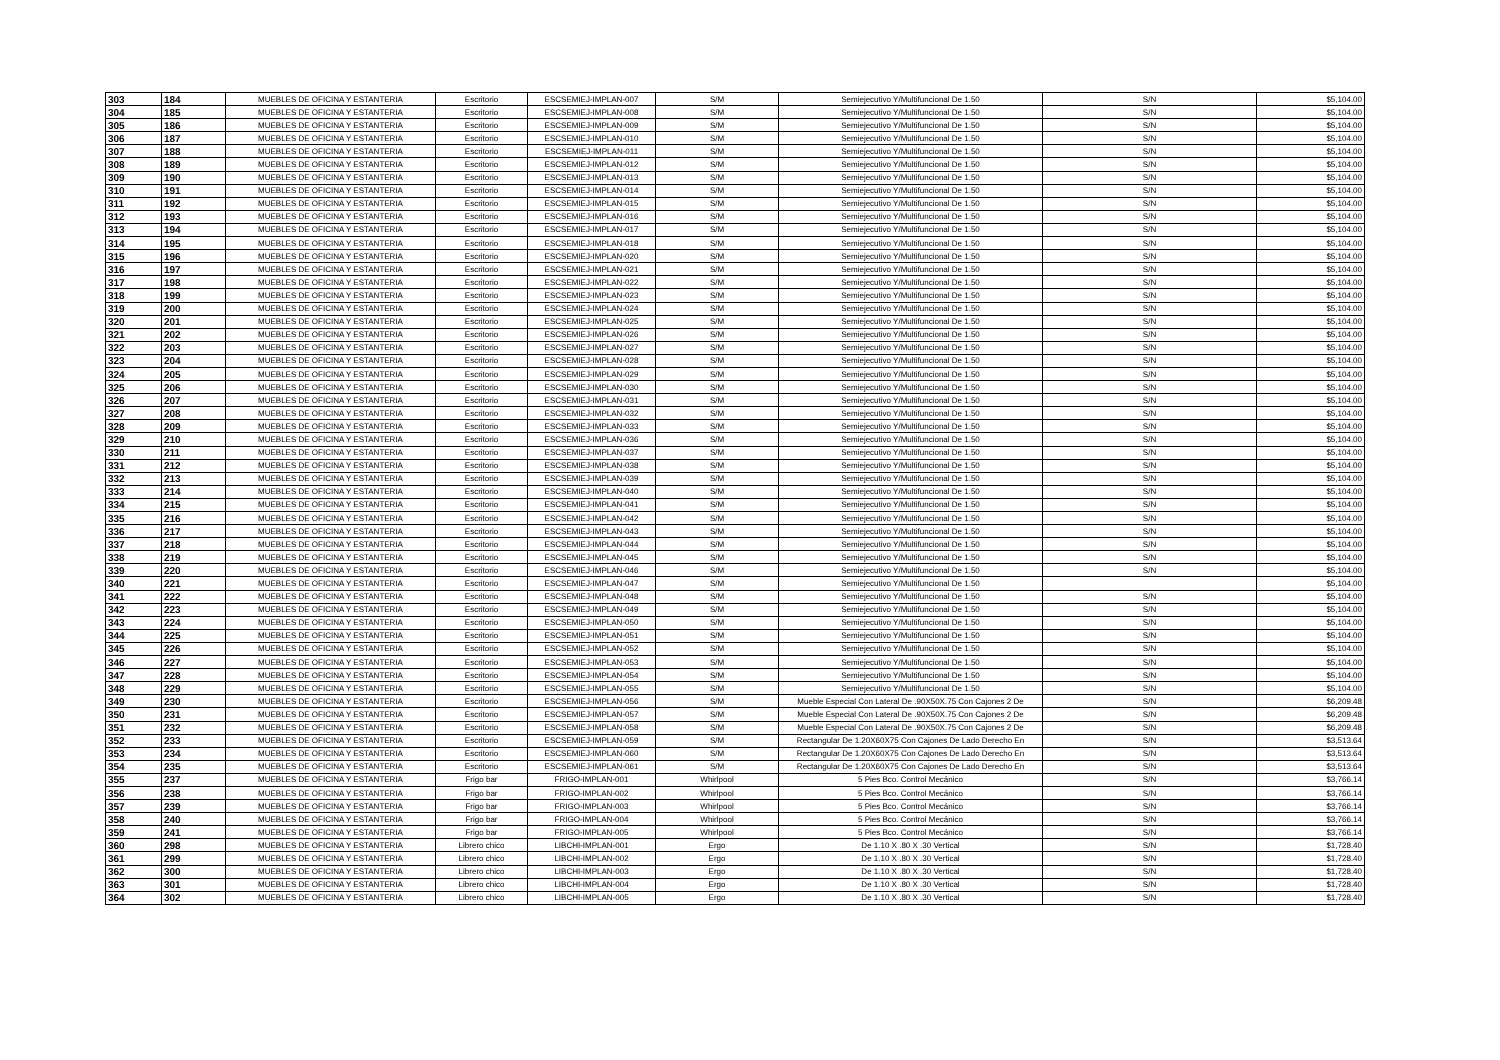| 303 | 184 | MUEBLES DE OFICINA Y ESTANTERIA | Escritorio | ESCSEMIEJ-IMPLAN-007 | S/M | Semiejecutivo Y/Multifuncional De 1.50 | S/N | $5,104.00 |
| 304 | 185 | MUEBLES DE OFICINA Y ESTANTERIA | Escritorio | ESCSEMIEJ-IMPLAN-008 | S/M | Semiejecutivo Y/Multifuncional De 1.50 | S/N | $5,104.00 |
| 305 | 186 | MUEBLES DE OFICINA Y ESTANTERIA | Escritorio | ESCSEMIEJ-IMPLAN-009 | S/M | Semiejecutivo Y/Multifuncional De 1.50 | S/N | $5,104.00 |
| 306 | 187 | MUEBLES DE OFICINA Y ESTANTERIA | Escritorio | ESCSEMIEJ-IMPLAN-010 | S/M | Semiejecutivo Y/Multifuncional De 1.50 | S/N | $5,104.00 |
| 307 | 188 | MUEBLES DE OFICINA Y ESTANTERIA | Escritorio | ESCSEMIEJ-IMPLAN-011 | S/M | Semiejecutivo Y/Multifuncional De 1.50 | S/N | $5,104.00 |
| 308 | 189 | MUEBLES DE OFICINA Y ESTANTERIA | Escritorio | ESCSEMIEJ-IMPLAN-012 | S/M | Semiejecutivo Y/Multifuncional De 1.50 | S/N | $5,104.00 |
| 309 | 190 | MUEBLES DE OFICINA Y ESTANTERIA | Escritorio | ESCSEMIEJ-IMPLAN-013 | S/M | Semiejecutivo Y/Multifuncional De 1.50 | S/N | $5,104.00 |
| 310 | 191 | MUEBLES DE OFICINA Y ESTANTERIA | Escritorio | ESCSEMIEJ-IMPLAN-014 | S/M | Semiejecutivo Y/Multifuncional De 1.50 | S/N | $5,104.00 |
| 311 | 192 | MUEBLES DE OFICINA Y ESTANTERIA | Escritorio | ESCSEMIEJ-IMPLAN-015 | S/M | Semiejecutivo Y/Multifuncional De 1.50 | S/N | $5,104.00 |
| 312 | 193 | MUEBLES DE OFICINA Y ESTANTERIA | Escritorio | ESCSEMIEJ-IMPLAN-016 | S/M | Semiejecutivo Y/Multifuncional De 1.50 | S/N | $5,104.00 |
| 313 | 194 | MUEBLES DE OFICINA Y ESTANTERIA | Escritorio | ESCSEMIEJ-IMPLAN-017 | S/M | Semiejecutivo Y/Multifuncional De 1.50 | S/N | $5,104.00 |
| 314 | 195 | MUEBLES DE OFICINA Y ESTANTERIA | Escritorio | ESCSEMIEJ-IMPLAN-018 | S/M | Semiejecutivo Y/Multifuncional De 1.50 | S/N | $5,104.00 |
| 315 | 196 | MUEBLES DE OFICINA Y ESTANTERIA | Escritorio | ESCSEMIEJ-IMPLAN-020 | S/M | Semiejecutivo Y/Multifuncional De 1.50 | S/N | $5,104.00 |
| 316 | 197 | MUEBLES DE OFICINA Y ESTANTERIA | Escritorio | ESCSEMIEJ-IMPLAN-021 | S/M | Semiejecutivo Y/Multifuncional De 1.50 | S/N | $5,104.00 |
| 317 | 198 | MUEBLES DE OFICINA Y ESTANTERIA | Escritorio | ESCSEMIEJ-IMPLAN-022 | S/M | Semiejecutivo Y/Multifuncional De 1.50 | S/N | $5,104.00 |
| 318 | 199 | MUEBLES DE OFICINA Y ESTANTERIA | Escritorio | ESCSEMIEJ-IMPLAN-023 | S/M | Semiejecutivo Y/Multifuncional De 1.50 | S/N | $5,104.00 |
| 319 | 200 | MUEBLES DE OFICINA Y ESTANTERIA | Escritorio | ESCSEMIEJ-IMPLAN-024 | S/M | Semiejecutivo Y/Multifuncional De 1.50 | S/N | $5,104.00 |
| 320 | 201 | MUEBLES DE OFICINA Y ESTANTERIA | Escritorio | ESCSEMIEJ-IMPLAN-025 | S/M | Semiejecutivo Y/Multifuncional De 1.50 | S/N | $5,104.00 |
| 321 | 202 | MUEBLES DE OFICINA Y ESTANTERIA | Escritorio | ESCSEMIEJ-IMPLAN-026 | S/M | Semiejecutivo Y/Multifuncional De 1.50 | S/N | $5,104.00 |
| 322 | 203 | MUEBLES DE OFICINA Y ESTANTERIA | Escritorio | ESCSEMIEJ-IMPLAN-027 | S/M | Semiejecutivo Y/Multifuncional De 1.50 | S/N | $5,104.00 |
| 323 | 204 | MUEBLES DE OFICINA Y ESTANTERIA | Escritorio | ESCSEMIEJ-IMPLAN-028 | S/M | Semiejecutivo Y/Multifuncional De 1.50 | S/N | $5,104.00 |
| 324 | 205 | MUEBLES DE OFICINA Y ESTANTERIA | Escritorio | ESCSEMIEJ-IMPLAN-029 | S/M | Semiejecutivo Y/Multifuncional De 1.50 | S/N | $5,104.00 |
| 325 | 206 | MUEBLES DE OFICINA Y ESTANTERIA | Escritorio | ESCSEMIEJ-IMPLAN-030 | S/M | Semiejecutivo Y/Multifuncional De 1.50 | S/N | $5,104.00 |
| 326 | 207 | MUEBLES DE OFICINA Y ESTANTERIA | Escritorio | ESCSEMIEJ-IMPLAN-031 | S/M | Semiejecutivo Y/Multifuncional De 1.50 | S/N | $5,104.00 |
| 327 | 208 | MUEBLES DE OFICINA Y ESTANTERIA | Escritorio | ESCSEMIEJ-IMPLAN-032 | S/M | Semiejecutivo Y/Multifuncional De 1.50 | S/N | $5,104.00 |
| 328 | 209 | MUEBLES DE OFICINA Y ESTANTERIA | Escritorio | ESCSEMIEJ-IMPLAN-033 | S/M | Semiejecutivo Y/Multifuncional De 1.50 | S/N | $5,104.00 |
| 329 | 210 | MUEBLES DE OFICINA Y ESTANTERIA | Escritorio | ESCSEMIEJ-IMPLAN-036 | S/M | Semiejecutivo Y/Multifuncional De 1.50 | S/N | $5,104.00 |
| 330 | 211 | MUEBLES DE OFICINA Y ESTANTERIA | Escritorio | ESCSEMIEJ-IMPLAN-037 | S/M | Semiejecutivo Y/Multifuncional De 1.50 | S/N | $5,104.00 |
| 331 | 212 | MUEBLES DE OFICINA Y ESTANTERIA | Escritorio | ESCSEMIEJ-IMPLAN-038 | S/M | Semiejecutivo Y/Multifuncional De 1.50 | S/N | $5,104.00 |
| 332 | 213 | MUEBLES DE OFICINA Y ESTANTERIA | Escritorio | ESCSEMIEJ-IMPLAN-039 | S/M | Semiejecutivo Y/Multifuncional De 1.50 | S/N | $5,104.00 |
| 333 | 214 | MUEBLES DE OFICINA Y ESTANTERIA | Escritorio | ESCSEMIEJ-IMPLAN-040 | S/M | Semiejecutivo Y/Multifuncional De 1.50 | S/N | $5,104.00 |
| 334 | 215 | MUEBLES DE OFICINA Y ESTANTERIA | Escritorio | ESCSEMIEJ-IMPLAN-041 | S/M | Semiejecutivo Y/Multifuncional De 1.50 | S/N | $5,104.00 |
| 335 | 216 | MUEBLES DE OFICINA Y ESTANTERIA | Escritorio | ESCSEMIEJ-IMPLAN-042 | S/M | Semiejecutivo Y/Multifuncional De 1.50 | S/N | $5,104.00 |
| 336 | 217 | MUEBLES DE OFICINA Y ESTANTERIA | Escritorio | ESCSEMIEJ-IMPLAN-043 | S/M | Semiejecutivo Y/Multifuncional De 1.50 | S/N | $5,104.00 |
| 337 | 218 | MUEBLES DE OFICINA Y ESTANTERIA | Escritorio | ESCSEMIEJ-IMPLAN-044 | S/M | Semiejecutivo Y/Multifuncional De 1.50 | S/N | $5,104.00 |
| 338 | 219 | MUEBLES DE OFICINA Y ESTANTERIA | Escritorio | ESCSEMIEJ-IMPLAN-045 | S/M | Semiejecutivo Y/Multifuncional De 1.50 | S/N | $5,104.00 |
| 339 | 220 | MUEBLES DE OFICINA Y ESTANTERIA | Escritorio | ESCSEMIEJ-IMPLAN-046 | S/M | Semiejecutivo Y/Multifuncional De 1.50 | S/N | $5,104.00 |
| 340 | 221 | MUEBLES DE OFICINA Y ESTANTERIA | Escritorio | ESCSEMIEJ-IMPLAN-047 | S/M | Semiejecutivo Y/Multifuncional De 1.50 | | $5,104.00 |
| 341 | 222 | MUEBLES DE OFICINA Y ESTANTERIA | Escritorio | ESCSEMIEJ-IMPLAN-048 | S/M | Semiejecutivo Y/Multifuncional De 1.50 | S/N | $5,104.00 |
| 342 | 223 | MUEBLES DE OFICINA Y ESTANTERIA | Escritorio | ESCSEMIEJ-IMPLAN-049 | S/M | Semiejecutivo Y/Multifuncional De 1.50 | S/N | $5,104.00 |
| 343 | 224 | MUEBLES DE OFICINA Y ESTANTERIA | Escritorio | ESCSEMIEJ-IMPLAN-050 | S/M | Semiejecutivo Y/Multifuncional De 1.50 | S/N | $5,104.00 |
| 344 | 225 | MUEBLES DE OFICINA Y ESTANTERIA | Escritorio | ESCSEMIEJ-IMPLAN-051 | S/M | Semiejecutivo Y/Multifuncional De 1.50 | S/N | $5,104.00 |
| 345 | 226 | MUEBLES DE OFICINA Y ESTANTERIA | Escritorio | ESCSEMIEJ-IMPLAN-052 | S/M | Semiejecutivo Y/Multifuncional De 1.50 | S/N | $5,104.00 |
| 346 | 227 | MUEBLES DE OFICINA Y ESTANTERIA | Escritorio | ESCSEMIEJ-IMPLAN-053 | S/M | Semiejecutivo Y/Multifuncional De 1.50 | S/N | $5,104.00 |
| 347 | 228 | MUEBLES DE OFICINA Y ESTANTERIA | Escritorio | ESCSEMIEJ-IMPLAN-054 | S/M | Semiejecutivo Y/Multifuncional De 1.50 | S/N | $5,104.00 |
| 348 | 229 | MUEBLES DE OFICINA Y ESTANTERIA | Escritorio | ESCSEMIEJ-IMPLAN-055 | S/M | Semiejecutivo Y/Multifuncional De 1.50 | S/N | $5,104.00 |
| 349 | 230 | MUEBLES DE OFICINA Y ESTANTERIA | Escritorio | ESCSEMIEJ-IMPLAN-056 | S/M | Mueble Especial Con Lateral De .90X50X.75 Con Cajones 2 De | S/N | $6,209.48 |
| 350 | 231 | MUEBLES DE OFICINA Y ESTANTERIA | Escritorio | ESCSEMIEJ-IMPLAN-057 | S/M | Mueble Especial Con Lateral De .90X50X.75 Con Cajones 2 De | S/N | $6,209.48 |
| 351 | 232 | MUEBLES DE OFICINA Y ESTANTERIA | Escritorio | ESCSEMIEJ-IMPLAN-058 | S/M | Mueble Especial Con Lateral De .90X50X.75 Con Cajones 2 De | S/N | $6,209.48 |
| 352 | 233 | MUEBLES DE OFICINA Y ESTANTERIA | Escritorio | ESCSEMIEJ-IMPLAN-059 | S/M | Rectangular De 1.20X60X75 Con Cajones De Lado Derecho En | S/N | $3,513.64 |
| 353 | 234 | MUEBLES DE OFICINA Y ESTANTERIA | Escritorio | ESCSEMIEJ-IMPLAN-060 | S/M | Rectangular De 1.20X60X75 Con Cajones De Lado Derecho En | S/N | $3,513.64 |
| 354 | 235 | MUEBLES DE OFICINA Y ESTANTERIA | Escritorio | ESCSEMIEJ-IMPLAN-061 | S/M | Rectangular De 1.20X60X75 Con Cajones De Lado Derecho En | S/N | $3,513.64 |
| 355 | 237 | MUEBLES DE OFICINA Y ESTANTERIA | Frigo bar | FRIGO-IMPLAN-001 | Whirlpool | 5 Pies Bco. Control Mecánico | S/N | $3,766.14 |
| 356 | 238 | MUEBLES DE OFICINA Y ESTANTERIA | Frigo bar | FRIGO-IMPLAN-002 | Whirlpool | 5 Pies Bco. Control Mecánico | S/N | $3,766.14 |
| 357 | 239 | MUEBLES DE OFICINA Y ESTANTERIA | Frigo bar | FRIGO-IMPLAN-003 | Whirlpool | 5 Pies Bco. Control Mecánico | S/N | $3,766.14 |
| 358 | 240 | MUEBLES DE OFICINA Y ESTANTERIA | Frigo bar | FRIGO-IMPLAN-004 | Whirlpool | 5 Pies Bco. Control Mecánico | S/N | $3,766.14 |
| 359 | 241 | MUEBLES DE OFICINA Y ESTANTERIA | Frigo bar | FRIGO-IMPLAN-005 | Whirlpool | 5 Pies Bco. Control Mecánico | S/N | $3,766.14 |
| 360 | 298 | MUEBLES DE OFICINA Y ESTANTERIA | Librero chico | LIBCHI-IMPLAN-001 | Ergo | De 1.10 X .80 X .30 Vertical | S/N | $1,728.40 |
| 361 | 299 | MUEBLES DE OFICINA Y ESTANTERIA | Librero chico | LIBCHI-IMPLAN-002 | Ergo | De 1.10 X .80 X .30 Vertical | S/N | $1,728.40 |
| 362 | 300 | MUEBLES DE OFICINA Y ESTANTERIA | Librero chico | LIBCHI-IMPLAN-003 | Ergo | De 1.10 X .80 X .30 Vertical | S/N | $1,728.40 |
| 363 | 301 | MUEBLES DE OFICINA Y ESTANTERIA | Librero chico | LIBCHI-IMPLAN-004 | Ergo | De 1.10 X .80 X .30 Vertical | S/N | $1,728.40 |
| 364 | 302 | MUEBLES DE OFICINA Y ESTANTERIA | Librero chico | LIBCHI-IMPLAN-005 | Ergo | De 1.10 X .80 X .30 Vertical | S/N | $1,728.40 |